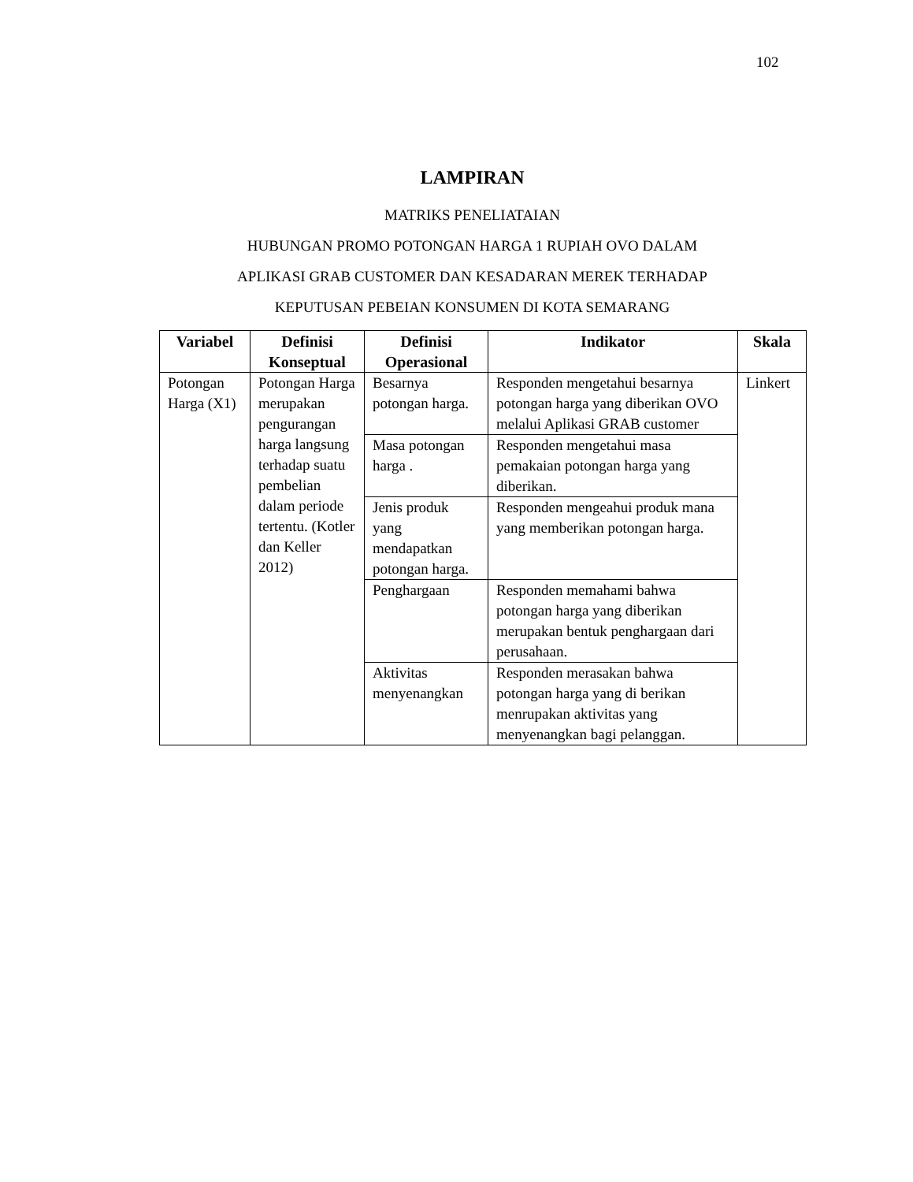102
LAMPIRAN
MATRIKS PENELIATAIAN
HUBUNGAN PROMO POTONGAN HARGA 1 RUPIAH OVO DALAM
APLIKASI GRAB CUSTOMER DAN KESADARAN MEREK TERHADAP
KEPUTUSAN PEBEIAN KONSUMEN DI KOTA SEMARANG
| Variabel | Definisi Konseptual | Definisi Operasional | Indikator | Skala |
| --- | --- | --- | --- | --- |
| Potongan Harga (X1) | Potongan Harga merupakan pengurangan harga langsung terhadap suatu pembelian dalam periode tertentu. (Kotler dan Keller 2012) | Besarnya potongan harga. | Responden mengetahui besarnya potongan harga yang diberikan OVO melalui Aplikasi GRAB customer | Linkert |
| | | Masa potongan harga . | Responden mengetahui masa pemakaian potongan harga yang diberikan. | |
| | | Jenis produk yang mendapatkan potongan harga. | Responden mengeahui produk mana yang memberikan potongan harga. | |
| | | Penghargaan | Responden memahami bahwa potongan harga yang diberikan merupakan bentuk penghargaan dari perusahaan. | |
| | | Aktivitas menyenangkan | Responden merasakan bahwa potongan harga yang di berikan menrupakan aktivitas yang menyenangkan bagi pelanggan. | |